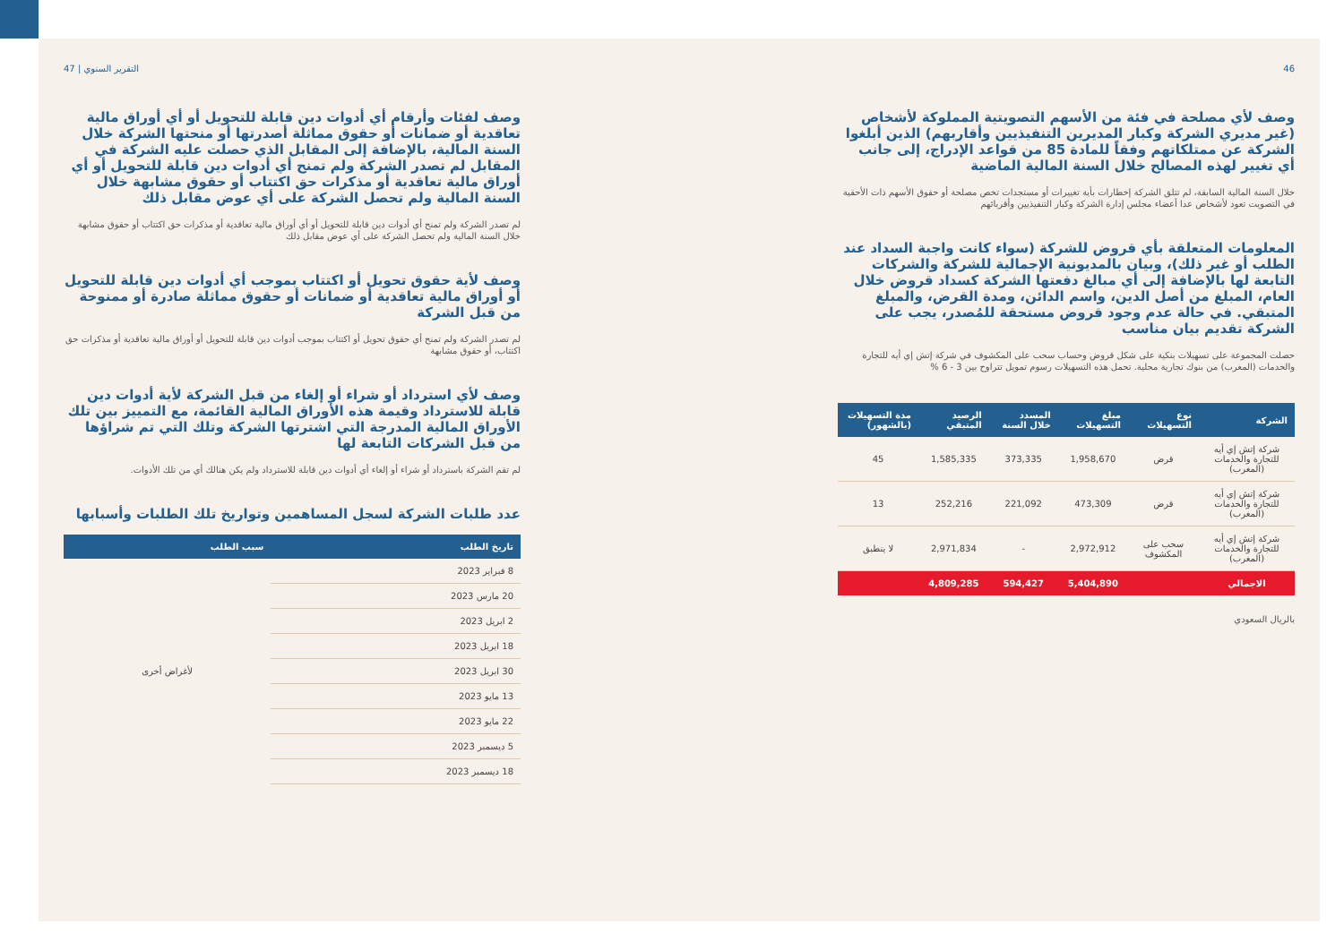46 التقرير السنوي | 47
وصف لأي مصلحة في فئة من الأسهم التصويتية المملوكة لأشخاص (غير مديري الشركة وكبار المديرين التنفيذيين وأقاربهم) الذين أبلغوا الشركة عن ممتلكاتهم وفقاً للمادة 85 من قواعد الإدراج، إلى جانب أي تغيير لهذه المصالح خلال السنة المالية الماضية
خلال السنة المالية السابقة، لم تتلق الشركة إخطارات بأية تغييرات أو مستجدات تخص مصلحة أو حقوق الأسهم ذات الأحقية في التصويت تعود لأشخاص عدا أعضاء مجلس إدارة الشركة وكبار التنفيذيين وأقربائهم
المعلومات المتعلقة بأي قروض للشركة (سواء كانت واجبة السداد عند الطلب أو غير ذلك)، وبيان بالمديونية الإجمالية للشركة والشركات التابعة لها بالإضافة إلى أي مبالغ دفعتها الشركة كسداد قروض خلال العام، المبلغ من أصل الدين، واسم الدائن، ومدة القرض، والمبلغ المتبقي. في حالة عدم وجود قروض مستحقة للمُصدر، يجب على الشركة تقديم بيان مناسب
حصلت المجموعة على تسهيلات بنكية على شكل قروض وحساب سحب على المكشوف في شركة إتش إي أيه للتجارة والخدمات (المغرب) من بنوك تجارية محلية. تحمل هذه التسهيلات رسوم تمويل تتراوح بين 3 - 6 %
| الشركة | نوع التسهيلات | مبلغ التسهيلات | المسدد خلال السنة | الرصيد المتبقي | مدة التسهيلات (بالشهور) |
| --- | --- | --- | --- | --- | --- |
| شركة إتش إي أيه للتجارة والخدمات (المغرب) | قرض | 1,958,670 | 373,335 | 1,585,335 | 45 |
| شركة إتش إي أيه للتجارة والخدمات (المغرب) | قرض | 473,309 | 221,092 | 252,216 | 13 |
| شركة إتش إي أيه للتجارة والخدمات (المغرب) | سحب على المكشوف | 2,972,912 | - | 2,971,834 | لا ينطبق |
| الاجمالي | | 5,404,890 | 594,427 | 4,809,285 | |
بالريال السعودي
وصف لفئات وأرقام أي أدوات دين قابلة للتحويل أو أي أوراق مالية تعاقدية أو ضمانات أو حقوق مماثلة أصدرتها أو منحتها الشركة خلال السنة المالية، بالإضافة إلى المقابل الذي حصلت عليه الشركة في المقابل لم تصدر الشركة ولم تمنح أي أدوات دين قابلة للتحويل أو أي أوراق مالية تعاقدية أو مذكرات حق اكتتاب أو حقوق مشابهة خلال السنة المالية ولم تحصل الشركة على أي عوض مقابل ذلك
لم تصدر الشركة ولم تمنح أي أدوات دين قابلة للتحويل أو أي أوراق مالية تعاقدية أو مذكرات حق اكتتاب أو حقوق مشابهة خلال السنة المالية ولم تحصل الشركة على أي عوض مقابل ذلك
وصف لأية حقوق تحويل أو اكتتاب بموجب أي أدوات دين قابلة للتحويل أو أوراق مالية تعاقدية أو ضمانات أو حقوق مماثلة صادرة أو ممنوحة من قبل الشركة
لم تصدر الشركة ولم تمنح أي حقوق تحويل أو اكتتاب بموجب أدوات دين قابلة للتحويل أو أوراق مالية تعاقدية أو مذكرات حق اكتتاب، أو حقوق مشابهة
وصف لأي استرداد أو شراء أو إلغاء من قبل الشركة لأية أدوات دين قابلة للاسترداد وقيمة هذه الأوراق المالية القائمة، مع التمييز بين تلك الأوراق المالية المدرجة التي اشترتها الشركة وتلك التي تم شراؤها من قبل الشركات التابعة لها
لم تقم الشركة باسترداد أو شراء أو إلغاء أي أدوات دين قابلة للاسترداد ولم يكن هنالك أي من تلك الأدوات.
عدد طلبات الشركة لسجل المساهمين وتواريخ تلك الطلبات وأسبابها
| تاريخ الطلب | سبب الطلب |
| --- | --- |
| 8 فبراير 2023 | لأغراض أخرى |
| 20 مارس 2023 | |
| 2 ابريل 2023 | |
| 18 ابريل 2023 | |
| 30 ابريل 2023 | |
| 13 مايو 2023 | |
| 22 مايو 2023 | |
| 5 ديسمبر 2023 | |
| 18 ديسمبر 2023 | |